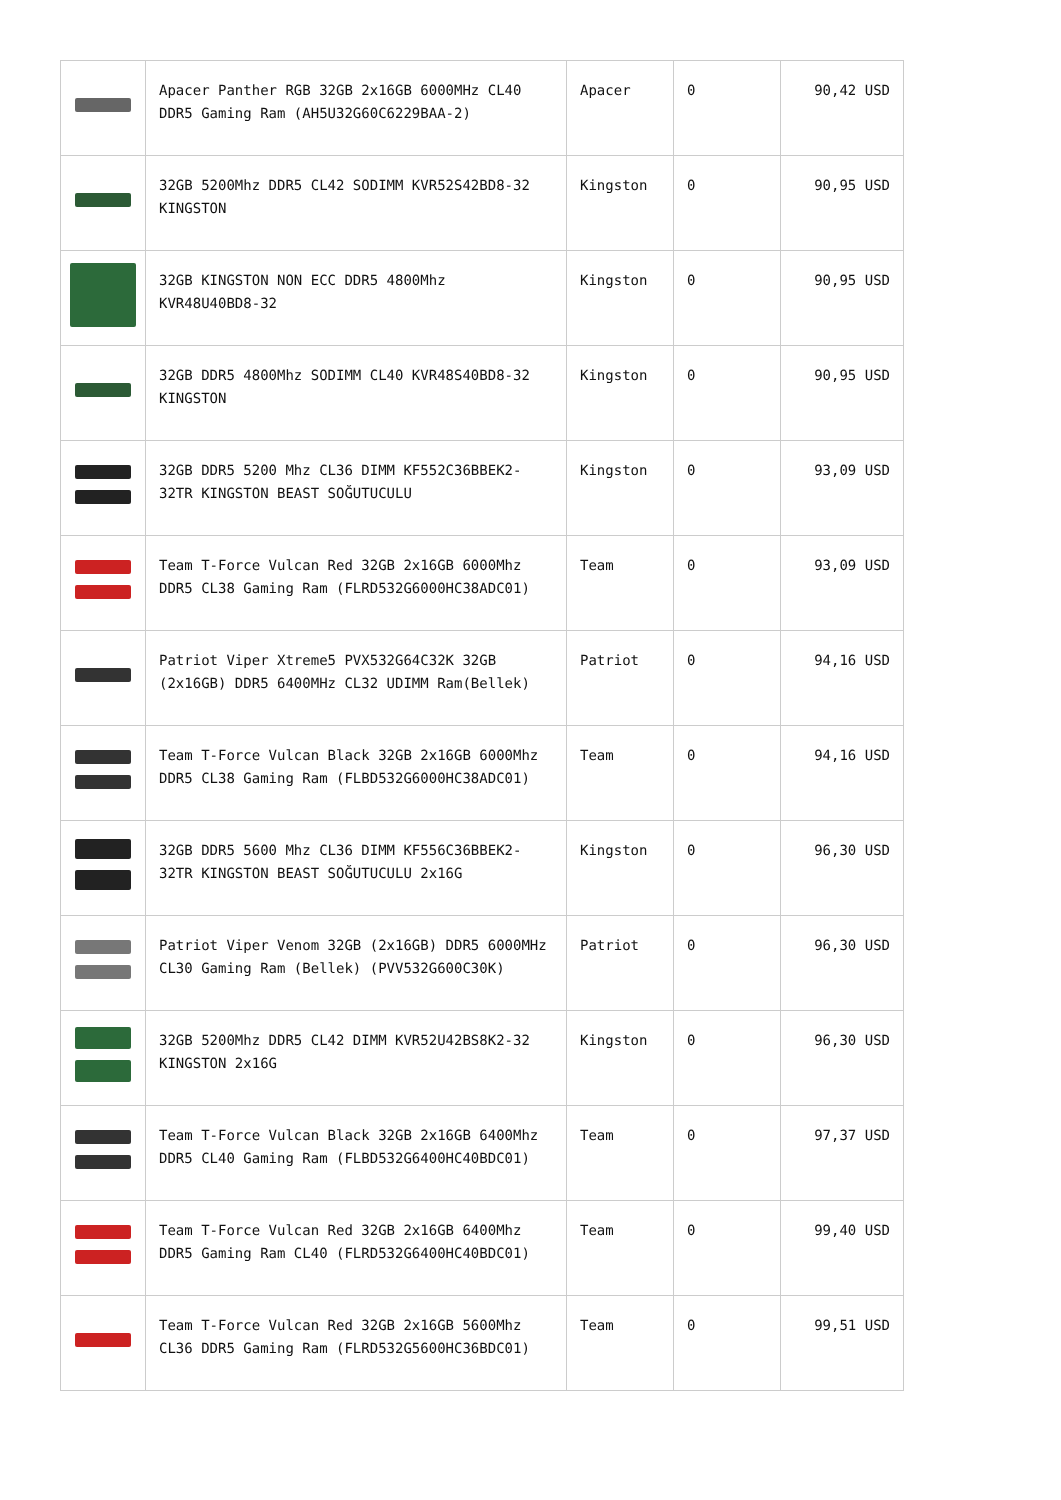| | Apacer Panther RGB 32GB 2x16GB 6000MHz CL40 DDR5 Gaming Ram (AH5U32G60C6229BAA-2) | Apacer | 0 | 90,42 USD |
| | 32GB 5200Mhz DDR5 CL42 SODIMM KVR52S42BD8-32 KINGSTON | Kingston | 0 | 90,95 USD |
| | 32GB KINGSTON NON ECC DDR5 4800Mhz KVR48U40BD8-32 | Kingston | 0 | 90,95 USD |
| | 32GB DDR5 4800Mhz SODIMM CL40 KVR48S40BD8-32 KINGSTON | Kingston | 0 | 90,95 USD |
| | 32GB DDR5 5200 Mhz CL36 DIMM KF552C36BBEK2-32TR KINGSTON BEAST SOĞUTUCULU | Kingston | 0 | 93,09 USD |
| | Team T-Force Vulcan Red 32GB 2x16GB 6000Mhz DDR5 CL38 Gaming Ram (FLRD532G6000HC38ADC01) | Team | 0 | 93,09 USD |
| | Patriot Viper Xtreme5 PVX532G64C32K 32GB (2x16GB) DDR5 6400MHz CL32 UDIMM Ram(Bellek) | Patriot | 0 | 94,16 USD |
| | Team T-Force Vulcan Black 32GB 2x16GB 6000Mhz DDR5 CL38 Gaming Ram (FLBD532G6000HC38ADC01) | Team | 0 | 94,16 USD |
| | 32GB DDR5 5600 Mhz CL36 DIMM KF556C36BBEK2-32TR KINGSTON BEAST SOĞUTUCULU 2x16G | Kingston | 0 | 96,30 USD |
| | Patriot Viper Venom 32GB (2x16GB) DDR5 6000MHz CL30 Gaming Ram (Bellek) (PVV532G600C30K) | Patriot | 0 | 96,30 USD |
| | 32GB 5200Mhz DDR5 CL42 DIMM KVR52U42BS8K2-32 KINGSTON 2x16G | Kingston | 0 | 96,30 USD |
| | Team T-Force Vulcan Black 32GB 2x16GB 6400Mhz DDR5 CL40 Gaming Ram (FLBD532G6400HC40BDC01) | Team | 0 | 97,37 USD |
| | Team T-Force Vulcan Red 32GB 2x16GB 6400Mhz DDR5 Gaming Ram CL40 (FLRD532G6400HC40BDC01) | Team | 0 | 99,40 USD |
| | Team T-Force Vulcan Red 32GB 2x16GB 5600Mhz CL36 DDR5 Gaming Ram (FLRD532G5600HC36BDC01) | Team | 0 | 99,51 USD |